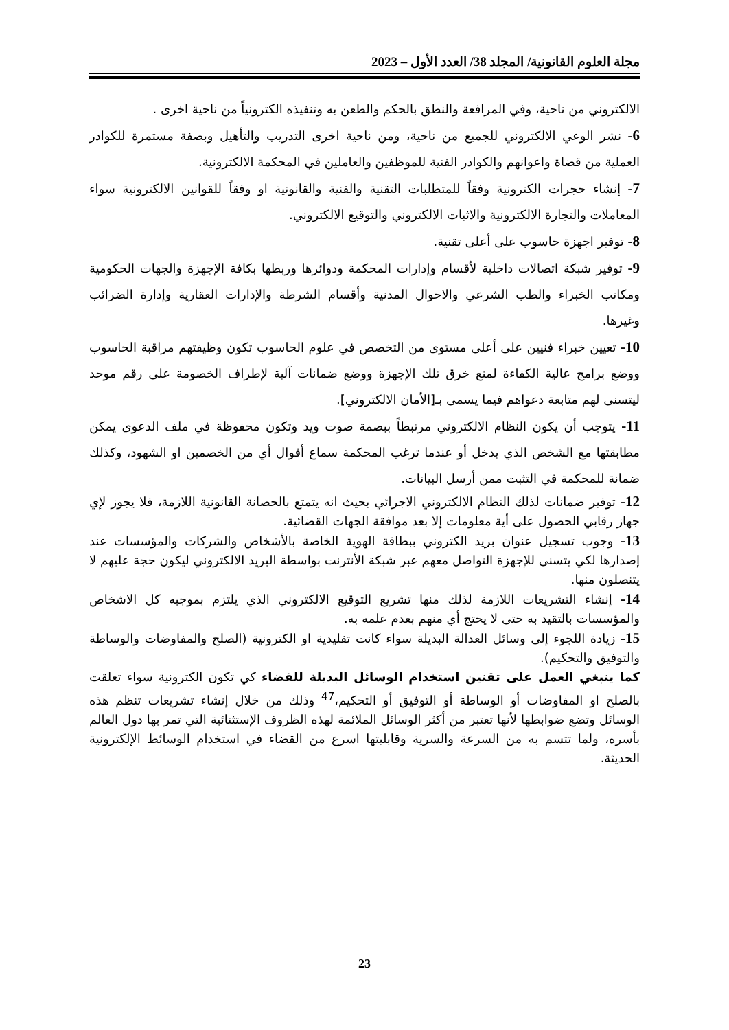مجلة العلوم القانونية/ المجلد 38/ العدد الأول – 2023
الالكتروني من ناحية، وفي المرافعة والنطق بالحكم والطعن به وتنفيذه الكترونياً من ناحية اخرى .
6- نشر الوعي الالكتروني للجميع من ناحية، ومن ناحية اخرى التدريب والتأهيل وبصفة مستمرة للكوادر العملية من قضاة واعوانهم والكوادر الفنية للموظفين والعاملين في المحكمة الالكترونية.
7- إنشاء حجرات الكترونية وفقاً للمتطلبات التقنية والفنية والقانونية او وفقاً للقوانين الالكترونية سواء المعاملات والتجارة الالكترونية والاثبات الالكتروني والتوقيع الالكتروني.
8- توفير اجهزة حاسوب على أعلى تقنية.
9- توفير شبكة اتصالات داخلية لأقسام وإدارات المحكمة ودوائرها وربطها بكافة الإجهزة والجهات الحكومية ومكاتب الخبراء والطب الشرعي والاحوال المدنية وأقسام الشرطة والإدارات العقارية وإدارة الضرائب وغيرها.
10- تعيين خبراء فنيين على أعلى مستوى من التخصص في علوم الحاسوب تكون وظيفتهم مراقبة الحاسوب ووضع برامج عالية الكفاءة لمنع خرق تلك الإجهزة ووضع ضمانات آلية لإطراف الخصومة على رقم موحد ليتسنى لهم متابعة دعواهم فيما يسمى بـ[الأمان الالكتروني].
11- يتوجب أن يكون النظام الالكتروني مرتبطاً ببصمة صوت ويد وتكون محفوظة في ملف الدعوى يمكن مطابقتها مع الشخص الذي يدخل أو عندما ترغب المحكمة سماع أقوال أي من الخصمين او الشهود، وكذلك ضمانة للمحكمة في التثبت ممن أرسل البيانات.
12- توفير ضمانات لذلك النظام الالكتروني الاجرائي بحيث انه يتمتع بالحصانة القانونية اللازمة، فلا يجوز لإي جهاز رقابي الحصول على أية معلومات إلا بعد موافقة الجهات القضائية.
13- وجوب تسجيل عنوان بريد الكتروني ببطاقة الهوية الخاصة بالأشخاص والشركات والمؤسسات عند إصدارها لكي يتسنى للإجهزة التواصل معهم عبر شبكة الأنترنت بواسطة البريد الالكتروني ليكون حجة عليهم لا يتنصلون منها.
14- إنشاء التشريعات اللازمة لذلك منها تشريع التوقيع الالكتروني الذي يلتزم بموجبه كل الاشخاص والمؤسسات بالتقيد به حتى لا يحتج أي منهم بعدم علمه به.
15- زيادة اللجوء إلى وسائل العدالة البديلة سواء كانت تقليدية او الكترونية (الصلح والمفاوضات والوساطة والتوفيق والتحكيم).
كما ينبغي العمل على تقنين استخدام الوسائل البديلة للقضاء كي تكون الكترونية سواء تعلقت بالصلح او المفاوضات أو الوساطة أو التوفيق أو التحكيم،<sup>47</sup> وذلك من خلال إنشاء تشريعات تنظم هذه الوسائل وتضع ضوابطها لأنها تعتبر من أكثر الوسائل الملائمة لهذه الظروف الإستثنائية التي تمر بها دول العالم بأسره، ولما تتسم به من السرعة والسرية وقابليتها اسرع من القضاء في استخدام الوسائط الإلكترونية الحديثة.
23